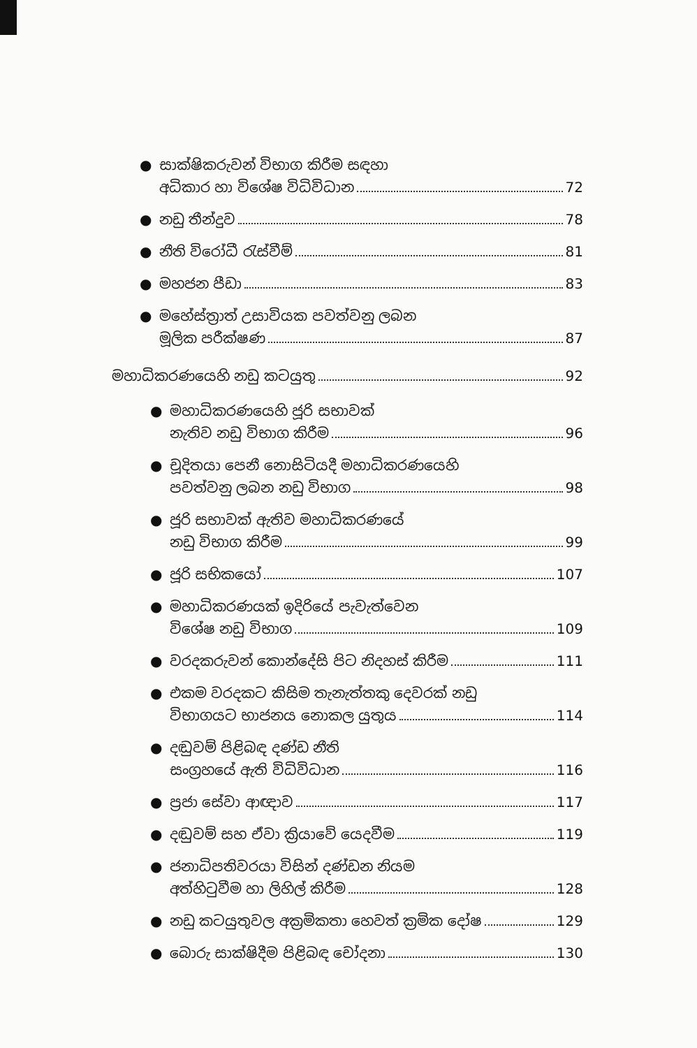● සාක්ෂිකරුවන් විභාග කිරීම සඳහා
අධිකාර හා විශේෂ විධිවිධාන 72
● නඩු තීන්දුව 78
● නීති විරෝධී රැස්වීම් 81
● මහජන පීඩා 83
● මහේස්ත්‍රාත් උසාවියක පවත්වනු ලබන
මූලික පරීක්ෂණ 87
මහාධිකරණයෙහි නඩු කටයුතු 92
● මහාධිකරණයෙහි ජූරි සභාවක්
නැතිව නඩු විභාග කිරීම 96
● චූදිතයා පෙනී නොසිටියදී මහාධිකරණයෙහි
පවත්වනු ලබන නඩු විභාග 98
● ජූරි සභාවක් ඇතිව මහාධිකරණයේ
නඩු විභාග කිරීම 99
● ජූරි සභිකයෝ 107
● මහාධිකරණයක් ඉදිරියේ පැවැත්වෙන
විශේෂ නඩු විභාග 109
● වරදකරුවන් කොන්දේසි පිට නිදහස් කිරීම 111
● එකම වරදකට කිසිම තැනැත්තකු දෙවරක් නඩු
විභාගයට භාජනය නොකල යුතුය 114
● දඬුවම් පිළිබඳ දණ්ඩ නීති
සංග්‍රහයේ ඇති විධිවිධාන 116
● ප්‍රජා සේවා ආඥාව 117
● දඬුවම් සහ ඒවා ක්‍රියාවේ යෙදවීම 119
● ජනාධිපතිවරයා විසින් දණ්ඩන නියම
අත්හිටුවීම හා ලිහිල් කිරීම 128
● නඩු කටයුතුවල අක්‍රමිකතා හෙවත් ක්‍රමික දෝෂ 129
● බොරු සාක්ෂිදීම පිළිබඳ චෝදනා 130